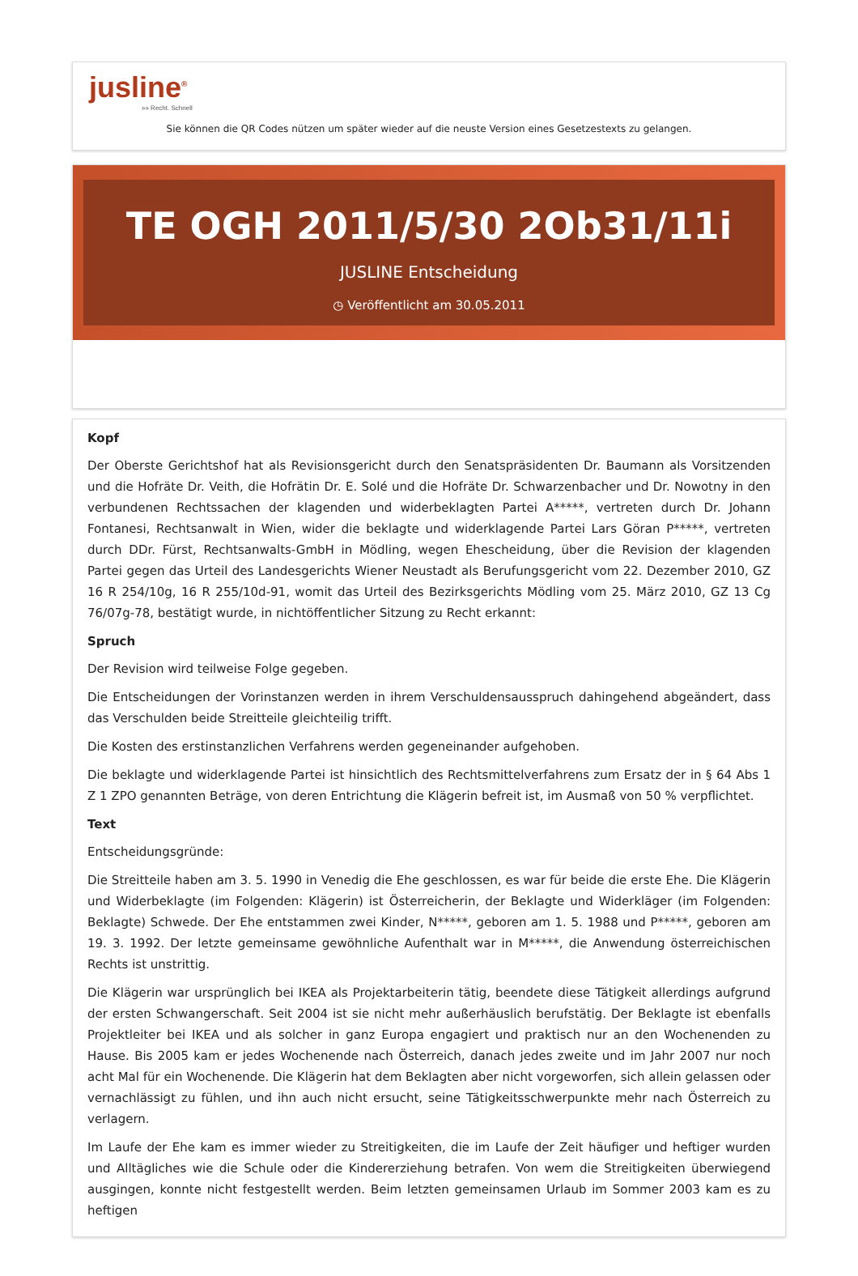jusline<sup>®</sup>
»» Recht. Schnell
Sie können die QR Codes nützen um später wieder auf die neuste Version eines Gesetzestexts zu gelangen.
TE OGH 2011/5/30 2Ob31/11i
JUSLINE Entscheidung
◷ Veröffentlicht am 30.05.2011
Kopf
Der Oberste Gerichtshof hat als Revisionsgericht durch den Senatspräsidenten Dr. Baumann als Vorsitzenden und die Hofräte Dr. Veith, die Hofrätin Dr. E. Solé und die Hofräte Dr. Schwarzenbacher und Dr. Nowotny in den verbundenen Rechtssachen der klagenden und widerbeklagten Partei A*****, vertreten durch Dr. Johann Fontanesi, Rechtsanwalt in Wien, wider die beklagte und widerklagende Partei Lars Göran P*****, vertreten durch DDr. Fürst, Rechtsanwalts-GmbH in Mödling, wegen Ehescheidung, über die Revision der klagenden Partei gegen das Urteil des Landesgerichts Wiener Neustadt als Berufungsgericht vom 22. Dezember 2010, GZ 16 R 254/10g, 16 R 255/10d-91, womit das Urteil des Bezirksgerichts Mödling vom 25. März 2010, GZ 13 Cg 76/07g-78, bestätigt wurde, in nichtöffentlicher Sitzung zu Recht erkannt:
Spruch
Der Revision wird teilweise Folge gegeben.
Die Entscheidungen der Vorinstanzen werden in ihrem Verschuldensausspruch dahingehend abgeändert, dass das Verschulden beide Streitteile gleichteilig trifft.
Die Kosten des erstinstanzlichen Verfahrens werden gegeneinander aufgehoben.
Die beklagte und widerklagende Partei ist hinsichtlich des Rechtsmittelverfahrens zum Ersatz der in § 64 Abs 1 Z 1 ZPO genannten Beträge, von deren Entrichtung die Klägerin befreit ist, im Ausmaß von 50 % verpflichtet.
Text
Entscheidungsgründe:
Die Streitteile haben am 3. 5. 1990 in Venedig die Ehe geschlossen, es war für beide die erste Ehe. Die Klägerin und Widerbeklagte (im Folgenden: Klägerin) ist Österreicherin, der Beklagte und Widerkläger (im Folgenden: Beklagte) Schwede. Der Ehe entstammen zwei Kinder, N*****, geboren am 1. 5. 1988 und P*****, geboren am 19. 3. 1992. Der letzte gemeinsame gewöhnliche Aufenthalt war in M*****, die Anwendung österreichischen Rechts ist unstrittig.
Die Klägerin war ursprünglich bei IKEA als Projektarbeiterin tätig, beendete diese Tätigkeit allerdings aufgrund der ersten Schwangerschaft. Seit 2004 ist sie nicht mehr außerhäuslich berufstätig. Der Beklagte ist ebenfalls Projektleiter bei IKEA und als solcher in ganz Europa engagiert und praktisch nur an den Wochenenden zu Hause. Bis 2005 kam er jedes Wochenende nach Österreich, danach jedes zweite und im Jahr 2007 nur noch acht Mal für ein Wochenende. Die Klägerin hat dem Beklagten aber nicht vorgeworfen, sich allein gelassen oder vernachlässigt zu fühlen, und ihn auch nicht ersucht, seine Tätigkeitsschwerpunkte mehr nach Österreich zu verlagern.
Im Laufe der Ehe kam es immer wieder zu Streitigkeiten, die im Laufe der Zeit häufiger und heftiger wurden und Alltägliches wie die Schule oder die Kindererziehung betrafen. Von wem die Streitigkeiten überwiegend ausgingen, konnte nicht festgestellt werden. Beim letzten gemeinsamen Urlaub im Sommer 2003 kam es zu heftigen